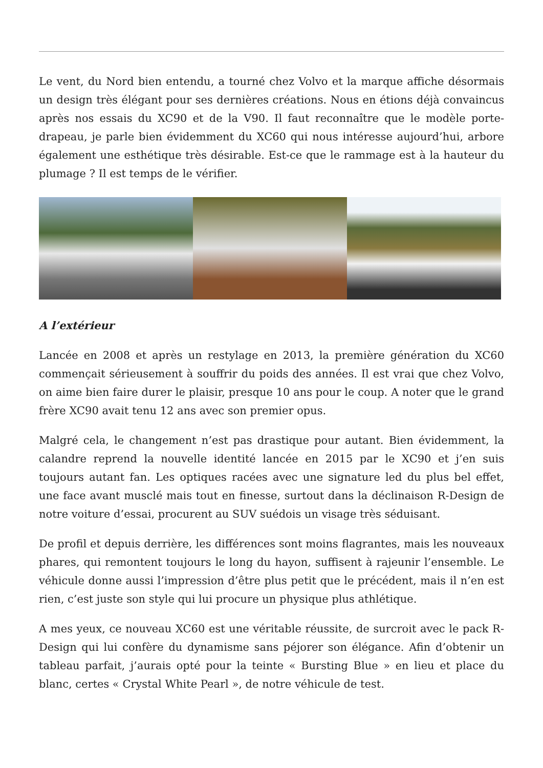Le vent, du Nord bien entendu, a tourné chez Volvo et la marque affiche désormais un design très élégant pour ses dernières créations. Nous en étions déjà convaincus après nos essais du XC90 et de la V90. Il faut reconnaître que le modèle porte-drapeau, je parle bien évidemment du XC60 qui nous intéresse aujourd’hui, arbore également une esthétique très désirable. Est-ce que le rammage est à la hauteur du plumage ? Il est temps de le vérifier.
A l’extérieur
Lancée en 2008 et après un restylage en 2013, la première génération du XC60 commençait sérieusement à souffrir du poids des années. Il est vrai que chez Volvo, on aime bien faire durer le plaisir, presque 10 ans pour le coup. A noter que le grand frère XC90 avait tenu 12 ans avec son premier opus.
Malgré cela, le changement n’est pas drastique pour autant. Bien évidemment, la calandre reprend la nouvelle identité lancée en 2015 par le XC90 et j’en suis toujours autant fan. Les optiques racées avec une signature led du plus bel effet, une face avant musclé mais tout en finesse, surtout dans la déclinaison R-Design de notre voiture d’essai, procurent au SUV suédois un visage très séduisant.
De profil et depuis derrière, les différences sont moins flagrantes, mais les nouveaux phares, qui remontent toujours le long du hayon, suffisent à rajeunir l’ensemble. Le véhicule donne aussi l’impression d’être plus petit que le précédent, mais il n’en est rien, c’est juste son style qui lui procure un physique plus athlétique.
A mes yeux, ce nouveau XC60 est une véritable réussite, de surcroit avec le pack R-Design qui lui confère du dynamisme sans péjorer son élégance. Afin d’obtenir un tableau parfait, j’aurais opté pour la teinte « Bursting Blue » en lieu et place du blanc, certes « Crystal White Pearl », de notre véhicule de test.